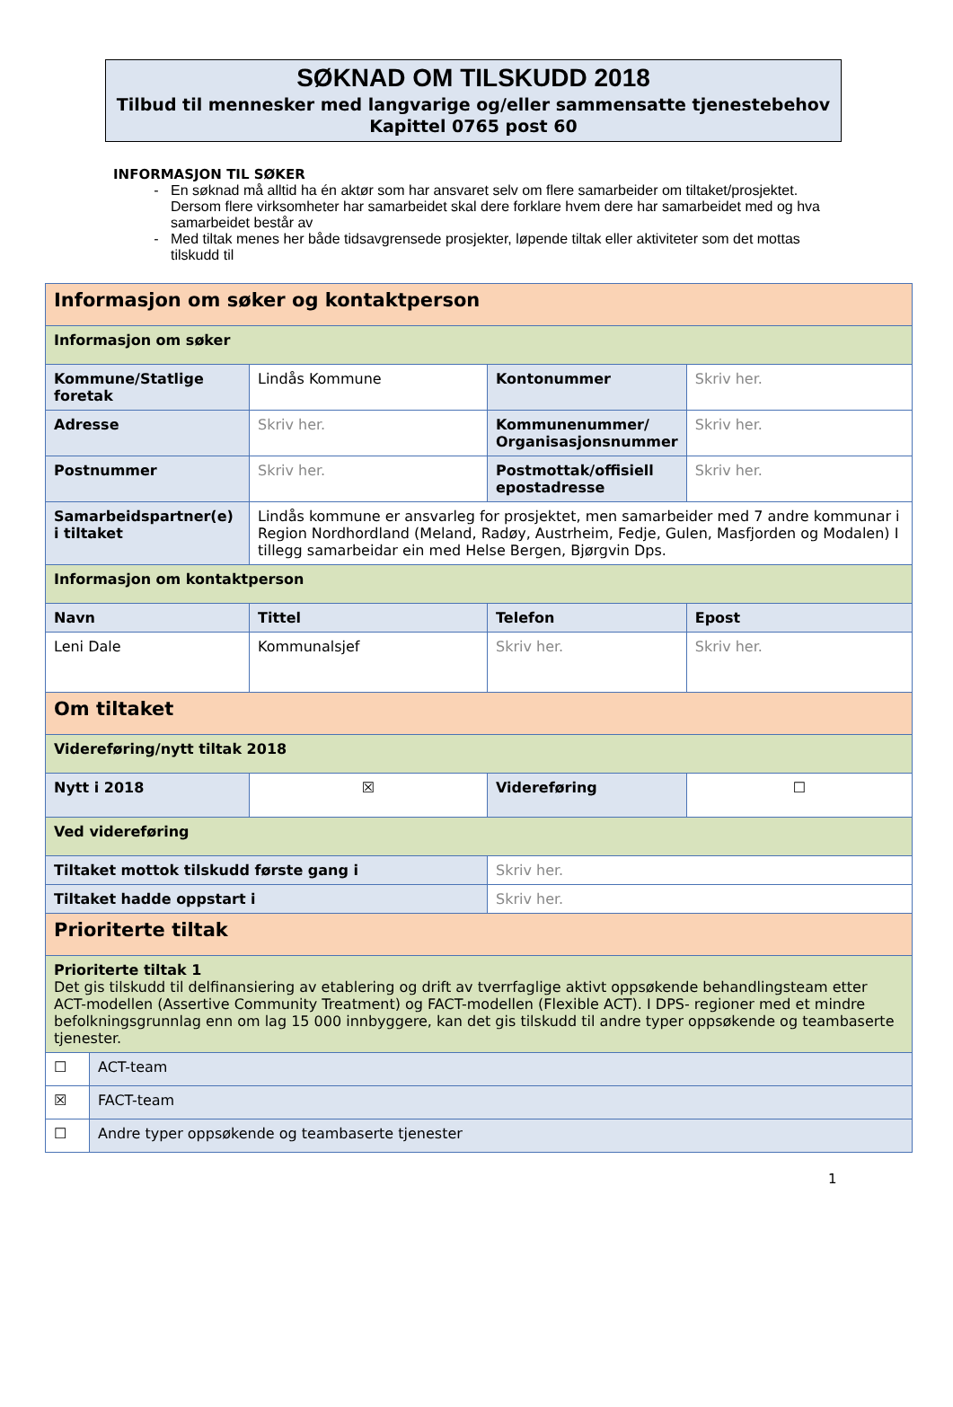SØKNAD OM TILSKUDD 2018
Tilbud til mennesker med langvarige og/eller sammensatte tjenestebehov
Kapittel 0765 post 60
INFORMASJON TIL SØKER
En søknad må alltid ha én aktør som har ansvaret selv om flere samarbeider om tiltaket/prosjektet. Dersom flere virksomheter har samarbeidet skal dere forklare hvem dere har samarbeidet med og hva samarbeidet består av
Med tiltak menes her både tidsavgrensede prosjekter, løpende tiltak eller aktiviteter som det mottas tilskudd til
| Informasjon om søker og kontaktperson | | | |
| Informasjon om søker | | | |
| Kommune/Statlige foretak | Lindås Kommune | Kontonummer | Skriv her. |
| Adresse | Skriv her. | Kommunenummer/ Organisasjonsnummer | Skriv her. |
| Postnummer | Skriv her. | Postmottak/offisiell epostadresse | Skriv her. |
| Samarbeidspartner(e) i tiltaket | Lindås kommune er ansvarleg for prosjektet, men samarbeider med 7 andre kommunar i Region Nordhordland (Meland, Radøy, Austrheim, Fedje, Gulen, Masfjorden og Modalen) I tillegg samarbeidar ein med Helse Bergen, Bjørgvin Dps. | | |
| Informasjon om kontaktperson | | | |
| Navn | Tittel | Telefon | Epost |
| Leni Dale | Kommunalsjef | Skriv her. | Skriv her. |
| Om tiltaket | | | |
| Videreføring/nytt tiltak 2018 | | | |
| Nytt i 2018 | ☒ | Videreføring | ☐ |
| Ved videreføring | | | |
| Tiltaket mottok tilskudd første gang i | | Skriv her. | |
| Tiltaket hadde oppstart i | | Skriv her. | |
| Prioriterte tiltak | | | |
| Prioriterte tiltak 1 Det gis tilskudd til delfinansiering av etablering og drift av tverrfaglige aktivt oppsøkende behandlingsteam etter ACT-modellen (Assertive Community Treatment) og FACT-modellen (Flexible ACT). I DPS- regioner med et mindre befolkningsgrunnlag enn om lag 15 000 innbyggere, kan det gis tilskudd til andre typer oppsøkende og teambaserte tjenester. | | | |
| ☐ | ACT-team |
| ☒ | FACT-team |
| ☐ | Andre typer oppsøkende og teambaserte tjenester |
1